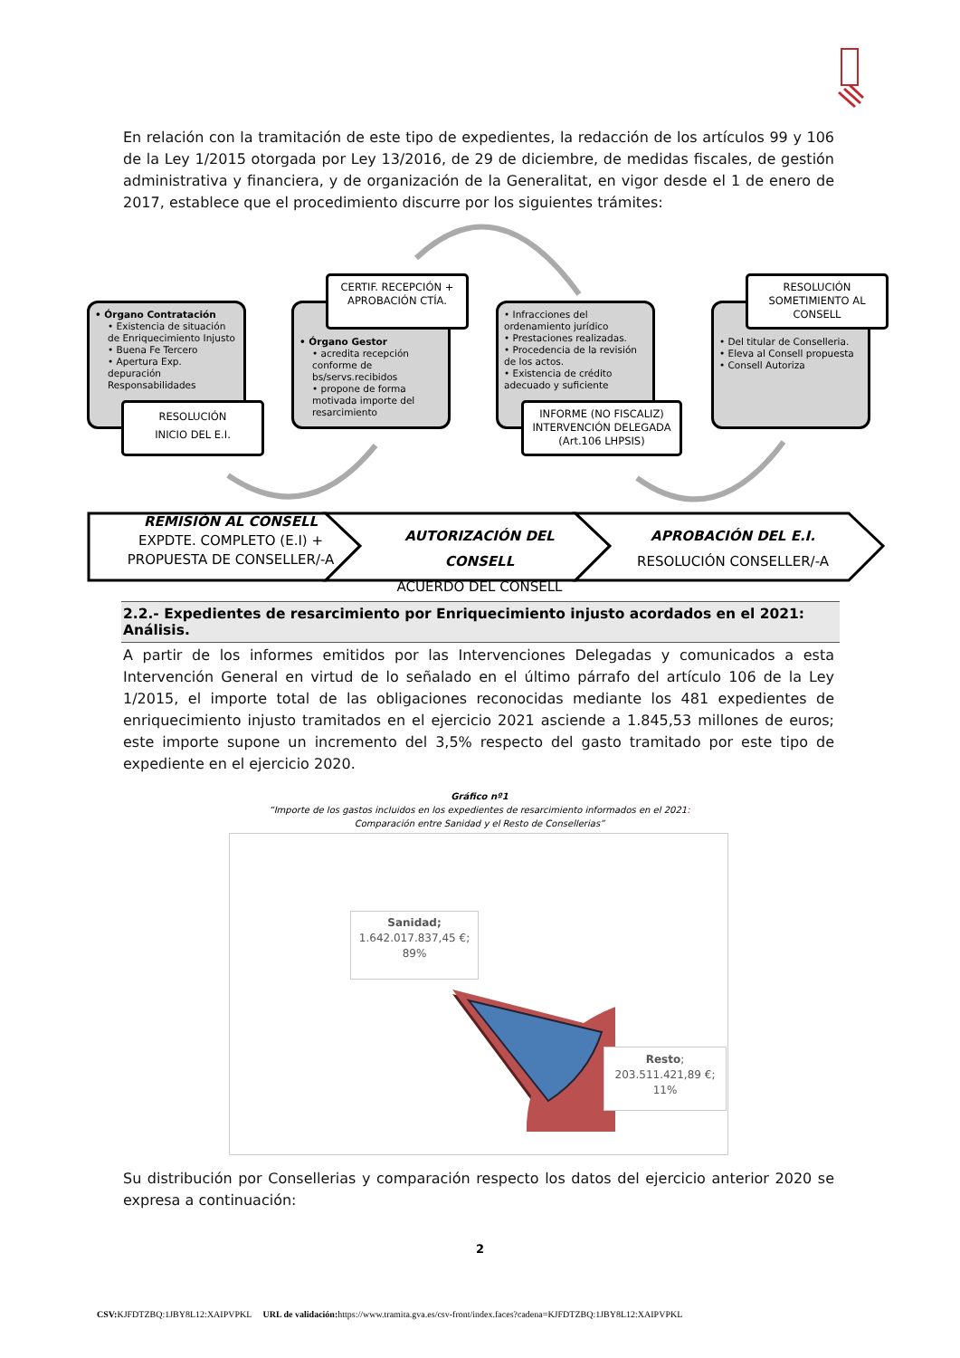En relación con la tramitación de este tipo de expedientes, la redacción de los artículos 99 y 106 de la Ley 1/2015 otorgada por Ley 13/2016, de 29 de diciembre, de medidas fiscales, de gestión administrativa y financiera, y de organización de la Generalitat, en vigor desde el 1 de enero de 2017, establece que el procedimiento discurre por los siguientes trámites:
• Órgano Contratación
• Existencia de situación de Enriquecimiento Injusto
• Buena Fe Tercero
• Apertura Exp. depuración Responsabilidades
RESOLUCIÓN
INICIO DEL E.I.
• Órgano Gestor
• acredita recepción conforme de bs/servs.recibidos
• propone de forma motivada importe del resarcimiento
CERTIF. RECEPCIÓN + APROBACIÓN CTÍA.
• Infracciones del ordenamiento jurídico
• Prestaciones realizadas.
• Procedencia de la revisión de los actos.
• Existencia de crédito adecuado y suficiente
INFORME (NO FISCALIZ) INTERVENCIÓN DELEGADA (Art.106 LHPSIS)
• Del titular de Conselleria.
• Eleva al Consell propuesta
• Consell Autoriza
RESOLUCIÓN SOMETIMIENTO AL CONSELL
REMISIÓN AL CONSELL
EXPDTE. COMPLETO (E.I) +
PROPUESTA DE CONSELLER/-A
AUTORIZACIÓN DEL CONSELL
ACUERDO DEL CONSELL
APROBACIÓN DEL E.I.
RESOLUCIÓN CONSELLER/-A
2.2.- Expedientes de resarcimiento por Enriquecimiento injusto acordados en el 2021: Análisis.
A partir de los informes emitidos por las Intervenciones Delegadas y comunicados a esta Intervención General en virtud de lo señalado en el último párrafo del artículo 106 de la Ley 1/2015, el importe total de las obligaciones reconocidas mediante los 481 expedientes de enriquecimiento injusto tramitados en el ejercicio 2021 asciende a 1.845,53 millones de euros; este importe supone un incremento del 3,5% respecto del gasto tramitado por este tipo de expediente en el ejercicio 2020.
Gráfico nº1
“Importe de los gastos incluidos en los expedientes de resarcimiento informados en el 2021:
Comparación entre Sanidad y el Resto de Consellerias”
Sanidad;
1.642.017.837,45 €;
89%
Resto;
203.511.421,89 €;
11%
Su distribución por Consellerias y comparación respecto los datos del ejercicio anterior 2020 se expresa a continuación:
2
CSV: KJFDTZBQ:1JBY8L12:XAIPVPKL URL de validación: https://www.tramita.gva.es/csv-front/index.faces?cadena=KJFDTZBQ:1JBY8L12:XAIPVPKL